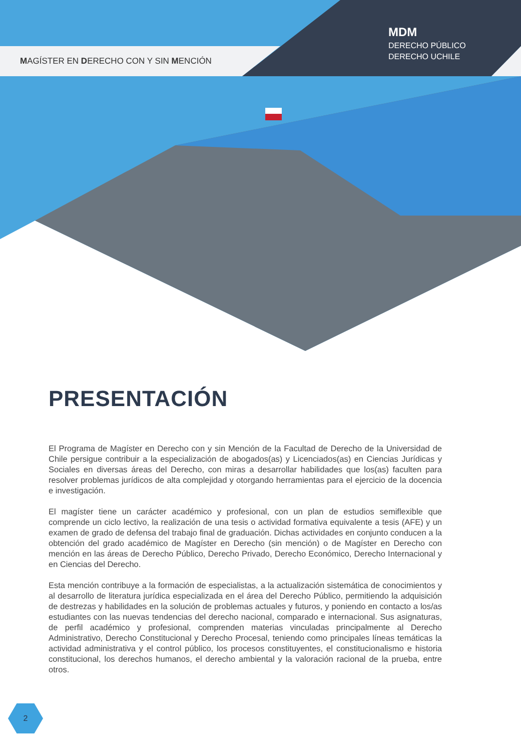MAGÍSTER EN DERECHO CON Y SIN MENCIÓN
MDM
DERECHO PÚBLICO
DERECHO UCHILE
PRESENTACIÓN
El Programa de Magíster en Derecho con y sin Mención de la Facultad de Derecho de la Universidad de Chile persigue contribuir a la especialización de abogados(as) y Licenciados(as) en Ciencias Jurídicas y Sociales en diversas áreas del Derecho, con miras a desarrollar habilidades que los(as) faculten para resolver problemas jurídicos de alta complejidad y otorgando herramientas para el ejercicio de la docencia e investigación.
El magíster tiene un carácter académico y profesional, con un plan de estudios semiflexible que comprende un ciclo lectivo, la realización de una tesis o actividad formativa equivalente a tesis (AFE) y un examen de grado de defensa del trabajo final de graduación. Dichas actividades en conjunto conducen a la obtención del grado académico de Magíster en Derecho (sin mención) o de Magíster en Derecho con mención en las áreas de Derecho Público, Derecho Privado, Derecho Económico, Derecho Internacional y en Ciencias del Derecho.
Esta mención contribuye a la formación de especialistas, a la actualización sistemática de conocimientos y al desarrollo de literatura jurídica especializada en el área del Derecho Público, permitiendo la adquisición de destrezas y habilidades en la solución de problemas actuales y futuros, y poniendo en contacto a los/as estudiantes con las nuevas tendencias del derecho nacional, comparado e internacional. Sus asignaturas, de perfil académico y profesional, comprenden materias vinculadas principalmente al Derecho Administrativo, Derecho Constitucional y Derecho Procesal, teniendo como principales líneas temáticas la actividad administrativa y el control público, los procesos constituyentes, el constitucionalismo e historia constitucional, los derechos humanos, el derecho ambiental y la valoración racional de la prueba, entre otros.
2